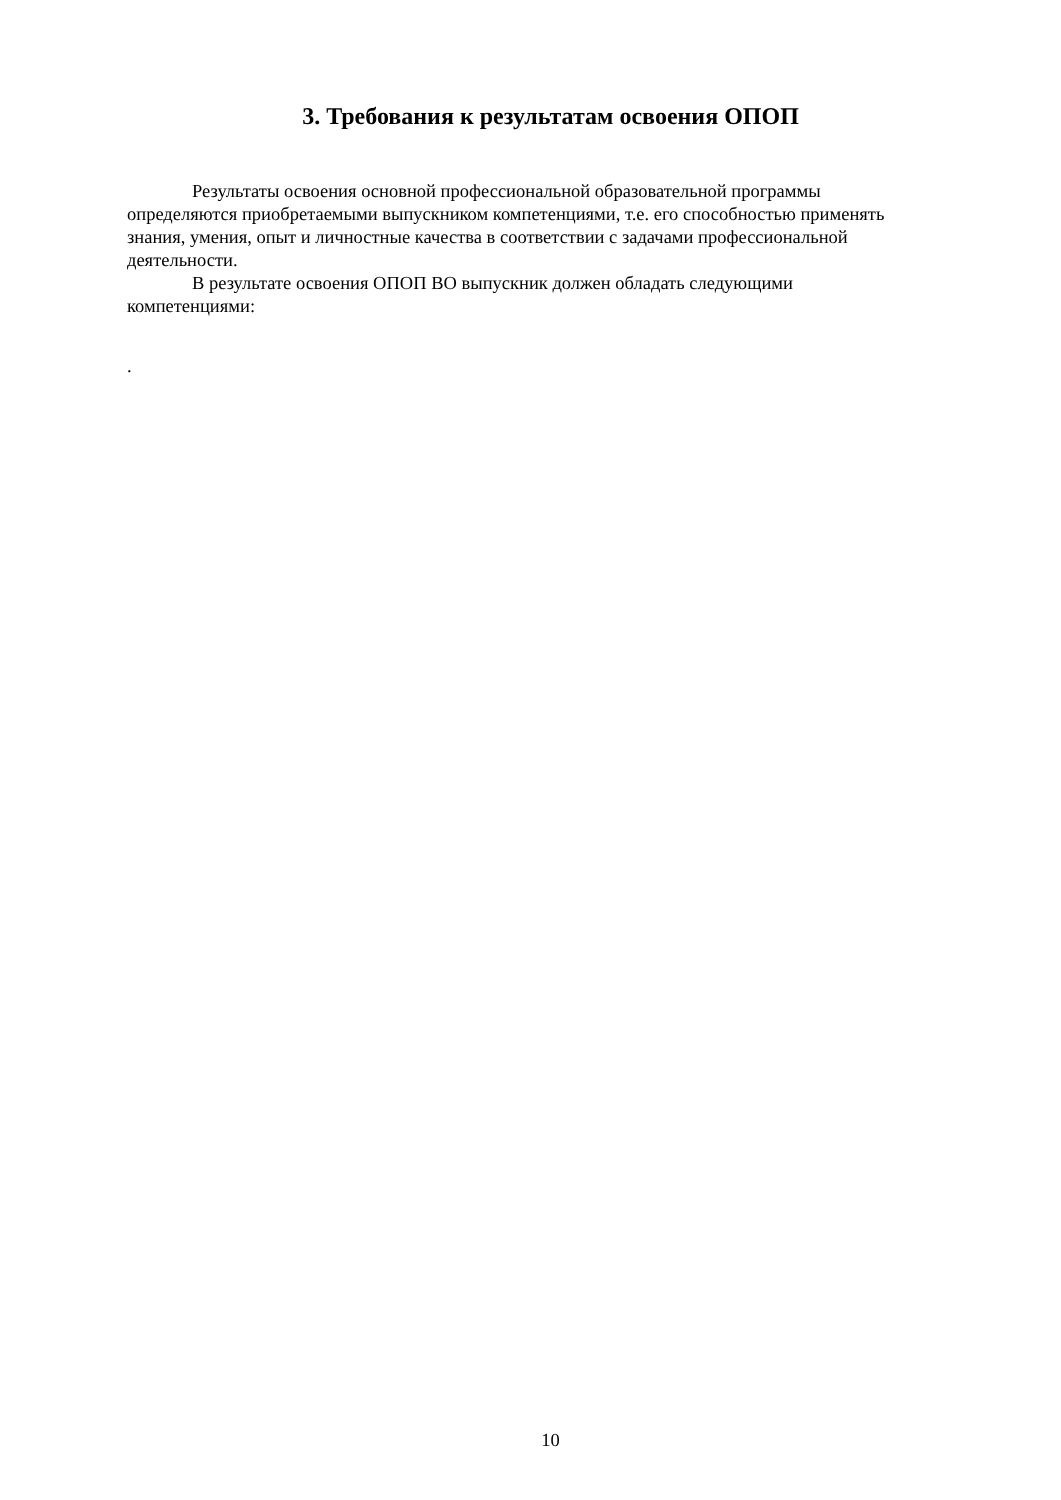3. Требования к результатам освоения ОПОП
Результаты освоения основной профессиональной образовательной программы определяются приобретаемыми выпускником компетенциями, т.е. его способностью применять знания, умения, опыт и личностные качества в соответствии с задачами профессиональной деятельности.
В результате освоения ОПОП ВО выпускник должен обладать следующими компетенциями:
.
10